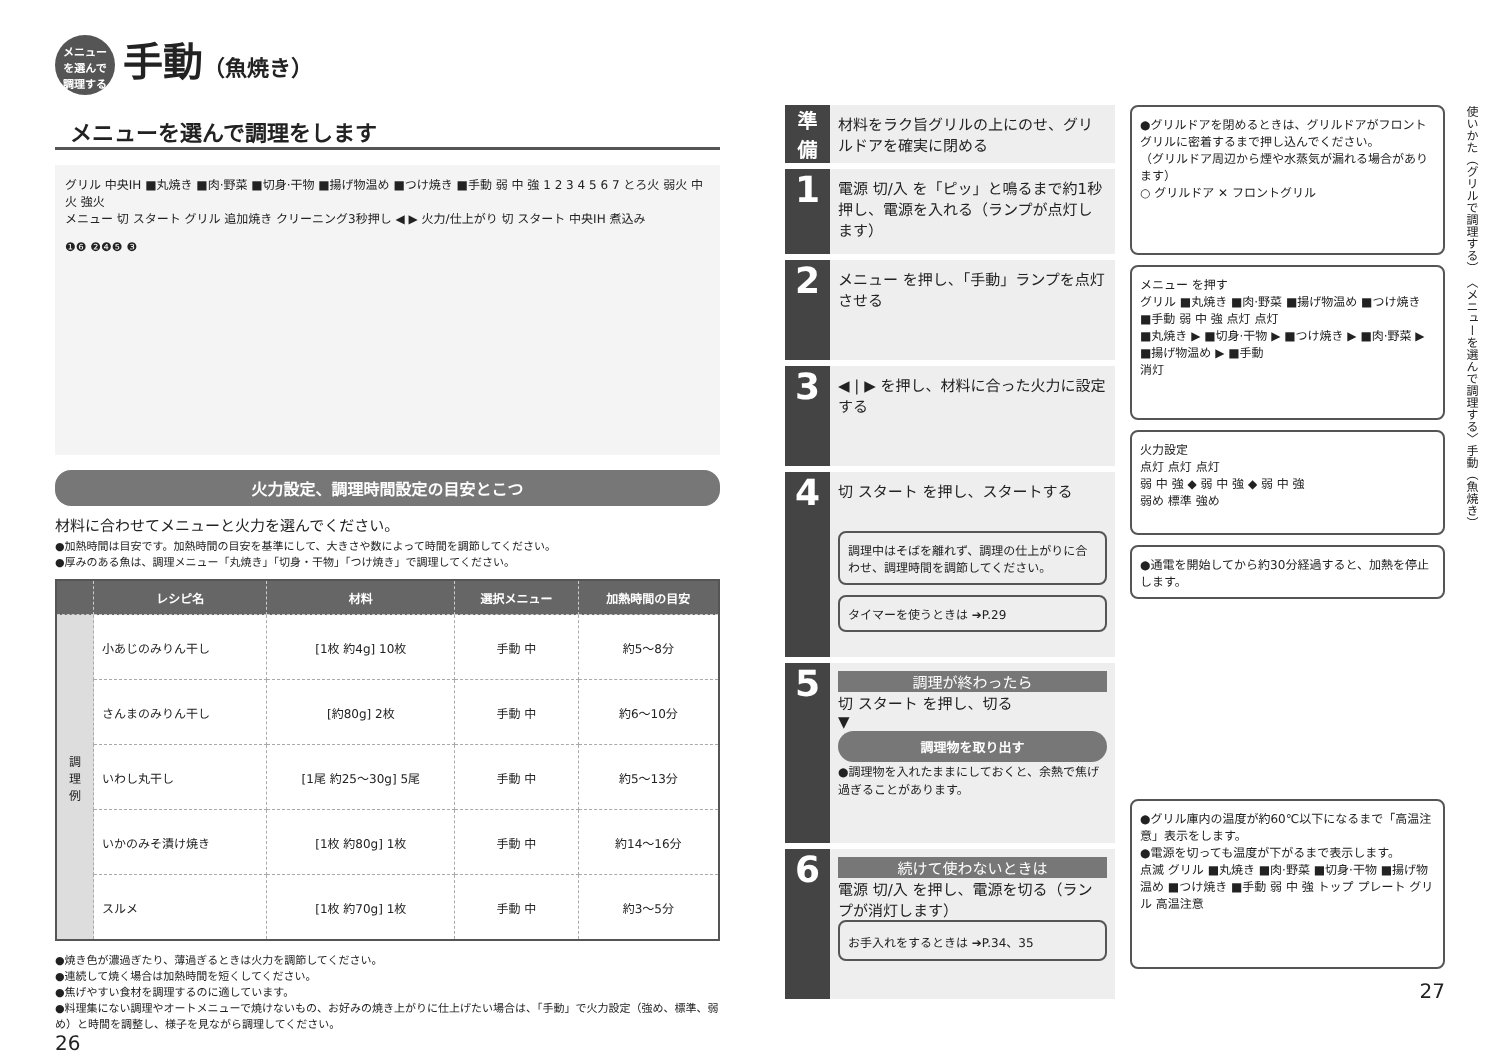メニュー
を選んで
調理する 手動（魚焼き）
メニューを選んで調理をします
グリル 中央IH ■丸焼き ■肉·野菜 ■切身·干物 ■揚げ物温め ■つけ焼き ■手動 弱 中 強 1 2 3 4 5 6 7 とろ火 弱火 中火 強火
メニュー 切 スタート グリル 追加焼き クリーニング3秒押し ◀ ▶ 火力/仕上がり 切 スタート 中央IH 煮込み
❶❻ ❷❹❺ ❸
火力設定、調理時間設定の目安とこつ
材料に合わせてメニューと火力を選んでください。
●加熱時間は目安です。加熱時間の目安を基準にして、大きさや数によって時間を調節してください。
●厚みのある魚は、調理メニュー「丸焼き」「切身・干物」「つけ焼き」で調理してください。
| | レシピ名 | 材料 | 選択メニュー | 加熱時間の目安 |
| --- | --- | --- | --- | --- |
| 調 理 例 | 小あじのみりん干し | [1枚 約4g] 10枚 | 手動 中 | 約5～8分 |
| | さんまのみりん干し | [約80g] 2枚 | 手動 中 | 約6～10分 |
| | いわし丸干し | [1尾 約25～30g] 5尾 | 手動 中 | 約5～13分 |
| | いかのみそ漬け焼き | [1枚 約80g] 1枚 | 手動 中 | 約14～16分 |
| | スルメ | [1枚 約70g] 1枚 | 手動 中 | 約3～5分 |
●焼き色が濃過ぎたり、薄過ぎるときは火力を調節してください。
●連続して焼く場合は加熱時間を短くしてください。
●焦げやすい食材を調理するのに適しています。
●料理集にない調理やオートメニューで焼けないもの、お好みの焼き上がりに仕上げたい場合は、「手動」で火力設定（強め、標準、弱め）と時間を調整し、様子を見ながら調理してください。
26
準
備
材料をラク旨グリルの上にのせ、グリルドアを確実に閉める
1
電源 切/入 を「ピッ」と鳴るまで約1秒押し、電源を入れる（ランプが点灯します）
2
メニュー を押し、「手動」ランプを点灯させる
3
◀ | ▶ を押し、材料に合った火力に設定する
4
切 スタート を押し、スタートする
調理中はそばを離れず、調理の仕上がりに合わせ、調理時間を調節してください。
タイマーを使うときは ➔P.29
5
調理が終わったら
切 スタート を押し、切る
▼
調理物を取り出す
●調理物を入れたままにしておくと、余熱で焦げ過ぎることがあります。
6
続けて使わないときは
電源 切/入 を押し、電源を切る（ランプが消灯します）
お手入れをするときは ➔P.34、35
●グリルドアを閉めるときは、グリルドアがフロントグリルに密着するまで押し込んでください。
（グリルドア周辺から煙や水蒸気が漏れる場合があります）
○ グリルドア ✕ フロントグリル
メニュー を押す
グリル ■丸焼き ■肉·野菜 ■揚げ物温め ■つけ焼き ■手動 弱 中 強 点灯 点灯
■丸焼き ▶ ■切身·干物 ▶ ■つけ焼き ▶ ■肉·野菜 ▶ ■揚げ物温め ▶ ■手動
消灯
火力設定
点灯 点灯 点灯
弱 中 強 ◆ 弱 中 強 ◆ 弱 中 強
弱め 標準 強め
●通電を開始してから約30分経過すると、加熱を停止します。
●グリル庫内の温度が約60℃以下になるまで「高温注意」表示をします。
●電源を切っても温度が下がるまで表示します。
点滅 グリル ■丸焼き ■肉·野菜 ■切身·干物 ■揚げ物温め ■つけ焼き ■手動 弱 中 強 トップ プレート グリル 高温注意
27
使いかた（グリルで調理する） 〈メニューを選んで調理する〉手動（魚焼き）